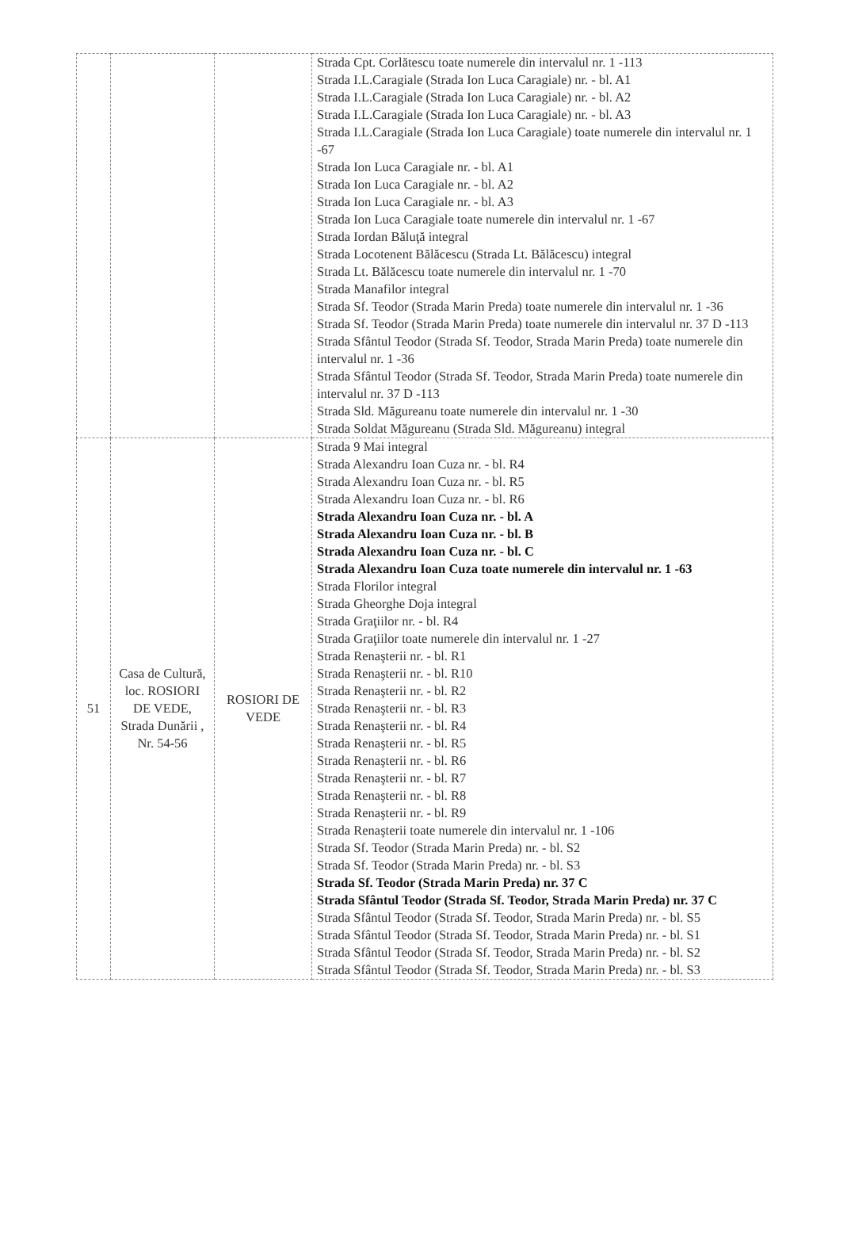| | | | Strada Cpt. Corlătescu toate numerele din intervalul nr. 1 -113 Strada I.L.Caragiale (Strada Ion Luca Caragiale) nr. - bl. A1 Strada I.L.Caragiale (Strada Ion Luca Caragiale) nr. - bl. A2 Strada I.L.Caragiale (Strada Ion Luca Caragiale) nr. - bl. A3 Strada I.L.Caragiale (Strada Ion Luca Caragiale) toate numerele din intervalul nr. 1 -67 Strada Ion Luca Caragiale nr. - bl. A1 Strada Ion Luca Caragiale nr. - bl. A2 Strada Ion Luca Caragiale nr. - bl. A3 Strada Ion Luca Caragiale toate numerele din intervalul nr. 1 -67 Strada Iordan Băluţă integral Strada Locotenent Bălăcescu (Strada Lt. Bălăcescu) integral Strada Lt. Bălăcescu toate numerele din intervalul nr. 1 -70 Strada Manafilor integral Strada Sf. Teodor (Strada Marin Preda) toate numerele din intervalul nr. 1 -36 Strada Sf. Teodor (Strada Marin Preda) toate numerele din intervalul nr. 37 D -113 Strada Sfântul Teodor (Strada Sf. Teodor, Strada Marin Preda) toate numerele din intervalul nr. 1 -36 Strada Sfântul Teodor (Strada Sf. Teodor, Strada Marin Preda) toate numerele din intervalul nr. 37 D -113 Strada Sld. Măgureanu toate numerele din intervalul nr. 1 -30 Strada Soldat Măgureanu (Strada Sld. Măgureanu) integral |
| 51 | Casa de Cultură, loc. ROSIORI DE VEDE, Strada Dunării , Nr. 54-56 | ROSIORI DE VEDE | Strada 9 Mai integral Strada Alexandru Ioan Cuza nr. - bl. R4 Strada Alexandru Ioan Cuza nr. - bl. R5 Strada Alexandru Ioan Cuza nr. - bl. R6 Strada Alexandru Ioan Cuza nr. - bl. A Strada Alexandru Ioan Cuza nr. - bl. B Strada Alexandru Ioan Cuza nr. - bl. C Strada Alexandru Ioan Cuza toate numerele din intervalul nr. 1 -63 Strada Florilor integral Strada Gheorghe Doja integral Strada Graţiilor nr. - bl. R4 Strada Graţiilor toate numerele din intervalul nr. 1 -27 Strada Renaşterii nr. - bl. R1 Strada Renaşterii nr. - bl. R10 Strada Renaşterii nr. - bl. R2 Strada Renaşterii nr. - bl. R3 Strada Renaşterii nr. - bl. R4 Strada Renaşterii nr. - bl. R5 Strada Renaşterii nr. - bl. R6 Strada Renaşterii nr. - bl. R7 Strada Renaşterii nr. - bl. R8 Strada Renaşterii nr. - bl. R9 Strada Renaşterii toate numerele din intervalul nr. 1 -106 Strada Sf. Teodor (Strada Marin Preda) nr. - bl. S2 Strada Sf. Teodor (Strada Marin Preda) nr. - bl. S3 Strada Sf. Teodor (Strada Marin Preda) nr. 37 C Strada Sfântul Teodor (Strada Sf. Teodor, Strada Marin Preda) nr. 37 C Strada Sfântul Teodor (Strada Sf. Teodor, Strada Marin Preda) nr. - bl. S5 Strada Sfântul Teodor (Strada Sf. Teodor, Strada Marin Preda) nr. - bl. S1 Strada Sfântul Teodor (Strada Sf. Teodor, Strada Marin Preda) nr. - bl. S2 Strada Sfântul Teodor (Strada Sf. Teodor, Strada Marin Preda) nr. - bl. S3 |